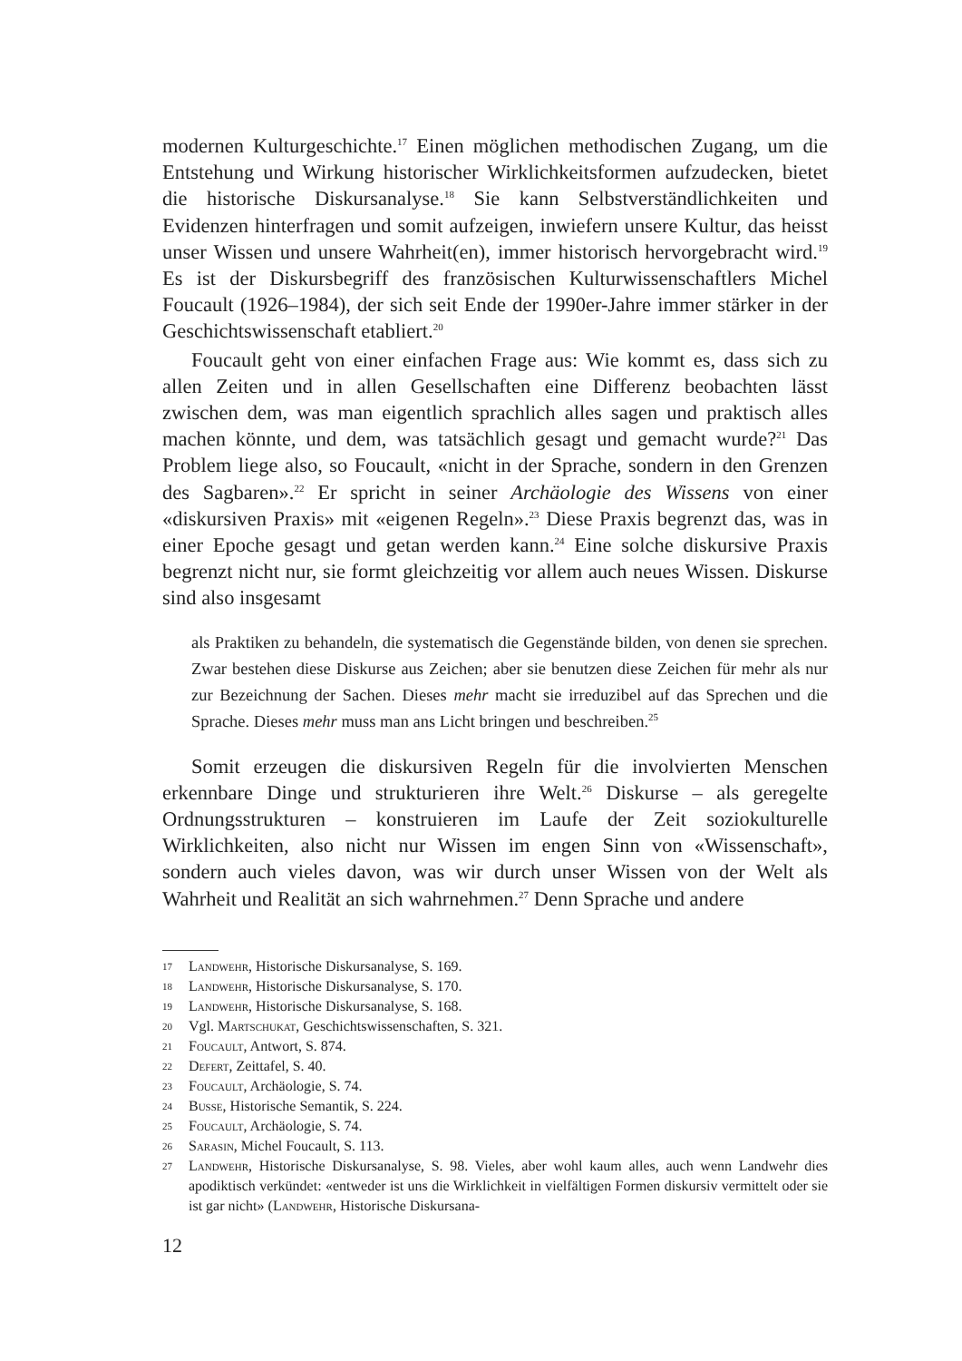modernen Kulturgeschichte.<sup>17</sup> Einen möglichen methodischen Zugang, um die Entstehung und Wirkung historischer Wirklichkeitsformen aufzudecken, bietet die historische Diskursanalyse.<sup>18</sup> Sie kann Selbstverständlichkeiten und Evidenzen hinterfragen und somit aufzeigen, inwiefern unsere Kultur, das heisst unser Wissen und unsere Wahrheit(en), immer historisch hervorgebracht wird.<sup>19</sup> Es ist der Diskursbegriff des französischen Kulturwissenschaftlers Michel Foucault (1926–1984), der sich seit Ende der 1990er-Jahre immer stärker in der Geschichtswissenschaft etabliert.<sup>20</sup>
Foucault geht von einer einfachen Frage aus: Wie kommt es, dass sich zu allen Zeiten und in allen Gesellschaften eine Differenz beobachten lässt zwischen dem, was man eigentlich sprachlich alles sagen und praktisch alles machen könnte, und dem, was tatsächlich gesagt und gemacht wurde?<sup>21</sup> Das Problem liege also, so Foucault, «nicht in der Sprache, sondern in den Grenzen des Sagbaren».<sup>22</sup> Er spricht in seiner Archäologie des Wissens von einer «diskursiven Praxis» mit «eigenen Regeln».<sup>23</sup> Diese Praxis begrenzt das, was in einer Epoche gesagt und getan werden kann.<sup>24</sup> Eine solche diskursive Praxis begrenzt nicht nur, sie formt gleichzeitig vor allem auch neues Wissen. Diskurse sind also insgesamt
als Praktiken zu behandeln, die systematisch die Gegenstände bilden, von denen sie sprechen. Zwar bestehen diese Diskurse aus Zeichen; aber sie benutzen diese Zeichen für mehr als nur zur Bezeichnung der Sachen. Dieses mehr macht sie irreduzibel auf das Sprechen und die Sprache. Dieses mehr muss man ans Licht bringen und beschreiben.<sup>25</sup>
Somit erzeugen die diskursiven Regeln für die involvierten Menschen erkennbare Dinge und strukturieren ihre Welt.<sup>26</sup> Diskurse – als geregelte Ordnungsstrukturen – konstruieren im Laufe der Zeit soziokulturelle Wirklichkeiten, also nicht nur Wissen im engen Sinn von «Wissenschaft», sondern auch vieles davon, was wir durch unser Wissen von der Welt als Wahrheit und Realität an sich wahrnehmen.<sup>27</sup> Denn Sprache und andere
17 Landwehr, Historische Diskursanalyse, S. 169.
18 Landwehr, Historische Diskursanalyse, S. 170.
19 Landwehr, Historische Diskursanalyse, S. 168.
20 Vgl. Martschukat, Geschichtswissenschaften, S. 321.
21 Foucault, Antwort, S. 874.
22 Defert, Zeittafel, S. 40.
23 Foucault, Archäologie, S. 74.
24 Busse, Historische Semantik, S. 224.
25 Foucault, Archäologie, S. 74.
26 Sarasin, Michel Foucault, S. 113.
27 Landwehr, Historische Diskursanalyse, S. 98. Vieles, aber wohl kaum alles, auch wenn Landwehr dies apodiktisch verkündet: «entweder ist uns die Wirklichkeit in vielfältigen Formen diskursiv vermittelt oder sie ist gar nicht» (Landwehr, Historische Diskursana-
12